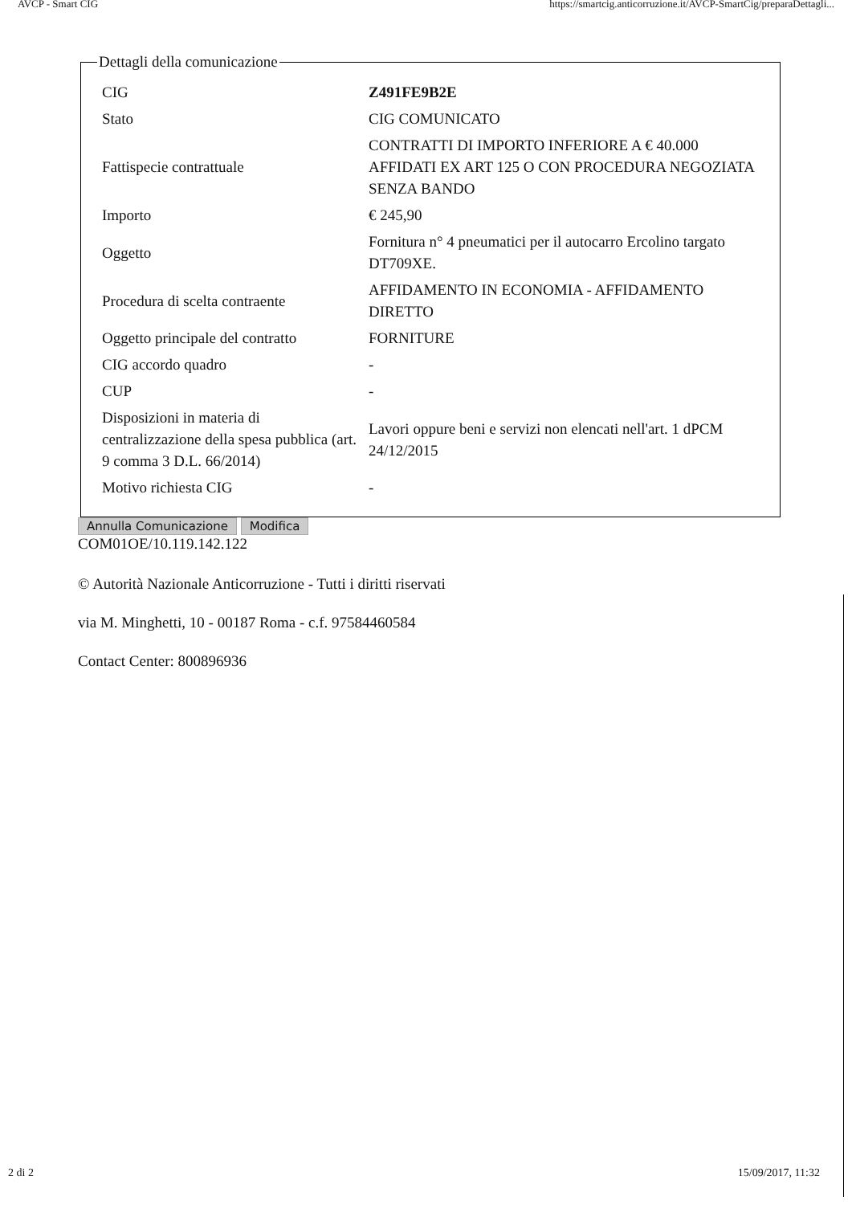AVCP - Smart CIG https://smartcig.anticorruzione.it/AVCP-SmartCig/preparaDettagli...
Dettagli della comunicazione
| CIG | Z491FE9B2E |
| Stato | CIG COMUNICATO |
| Fattispecie contrattuale | CONTRATTI DI IMPORTO INFERIORE A € 40.000 AFFIDATI EX ART 125 O CON PROCEDURA NEGOZIATA SENZA BANDO |
| Importo | € 245,90 |
| Oggetto | Fornitura n° 4 pneumatici per il autocarro Ercolino targato DT709XE. |
| Procedura di scelta contraente | AFFIDAMENTO IN ECONOMIA - AFFIDAMENTO DIRETTO |
| Oggetto principale del contratto | FORNITURE |
| CIG accordo quadro | - |
| CUP | - |
| Disposizioni in materia di centralizzazione della spesa pubblica (art. 9 comma 3 D.L. 66/2014) | Lavori oppure beni e servizi non elencati nell'art. 1 dPCM 24/12/2015 |
| Motivo richiesta CIG | - |
Annulla Comunicazione Modifica
COM01OE/10.119.142.122
© Autorità Nazionale Anticorruzione - Tutti i diritti riservati
via M. Minghetti, 10 - 00187 Roma - c.f. 97584460584
Contact Center: 800896936
2 di 2 15/09/2017, 11:32